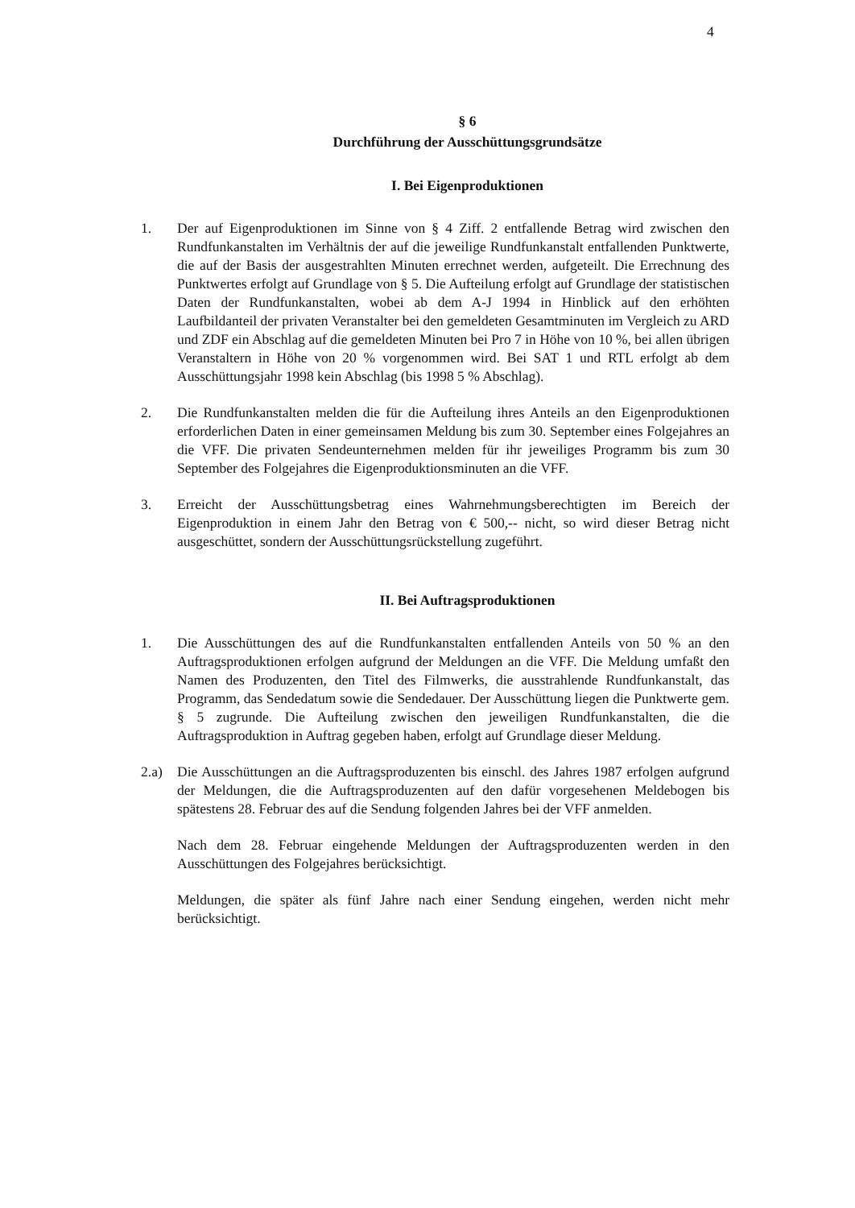4
§ 6
Durchführung der Ausschüttungsgrundsätze
I. Bei Eigenproduktionen
1. Der auf Eigenproduktionen im Sinne von § 4 Ziff. 2 entfallende Betrag wird zwischen den Rundfunkanstalten im Verhältnis der auf die jeweilige Rundfunkanstalt entfallenden Punktwerte, die auf der Basis der ausgestrahlten Minuten errechnet werden, aufgeteilt. Die Errechnung des Punktwertes erfolgt auf Grundlage von § 5. Die Aufteilung erfolgt auf Grundlage der statistischen Daten der Rundfunkanstalten, wobei ab dem A-J 1994 in Hinblick auf den erhöhten Laufbildanteil der privaten Veranstalter bei den gemeldeten Gesamtminuten im Vergleich zu ARD und ZDF ein Abschlag auf die gemeldeten Minuten bei Pro 7 in Höhe von 10 %, bei allen übrigen Veranstaltern in Höhe von 20 % vorgenommen wird. Bei SAT 1 und RTL erfolgt ab dem Ausschüttungsjahr 1998 kein Abschlag (bis 1998 5 % Abschlag).
2. Die Rundfunkanstalten melden die für die Aufteilung ihres Anteils an den Eigenproduktionen erforderlichen Daten in einer gemeinsamen Meldung bis zum 30. September eines Folgejahres an die VFF. Die privaten Sendeunternehmen melden für ihr jeweiliges Programm bis zum 30 September des Folgejahres die Eigenproduktionsminuten an die VFF.
3. Erreicht der Ausschüttungsbetrag eines Wahrnehmungsberechtigten im Bereich der Eigenproduktion in einem Jahr den Betrag von € 500,-- nicht, so wird dieser Betrag nicht ausgeschüttet, sondern der Ausschüttungsrückstellung zugeführt.
II. Bei Auftragsproduktionen
1. Die Ausschüttungen des auf die Rundfunkanstalten entfallenden Anteils von 50 % an den Auftragsproduktionen erfolgen aufgrund der Meldungen an die VFF. Die Meldung umfaßt den Namen des Produzenten, den Titel des Filmwerks, die ausstrahlende Rundfunkanstalt, das Programm, das Sendedatum sowie die Sendedauer. Der Ausschüttung liegen die Punktwerte gem. § 5 zugrunde. Die Aufteilung zwischen den jeweiligen Rundfunkanstalten, die die Auftragsproduktion in Auftrag gegeben haben, erfolgt auf Grundlage dieser Meldung.
2.a) Die Ausschüttungen an die Auftragsproduzenten bis einschl. des Jahres 1987 erfolgen aufgrund der Meldungen, die die Auftragsproduzenten auf den dafür vorgesehenen Meldebogen bis spätestens 28. Februar des auf die Sendung folgenden Jahres bei der VFF anmelden.
Nach dem 28. Februar eingehende Meldungen der Auftragsproduzenten werden in den Ausschüttungen des Folgejahres berücksichtigt.
Meldungen, die später als fünf Jahre nach einer Sendung eingehen, werden nicht mehr berücksichtigt.